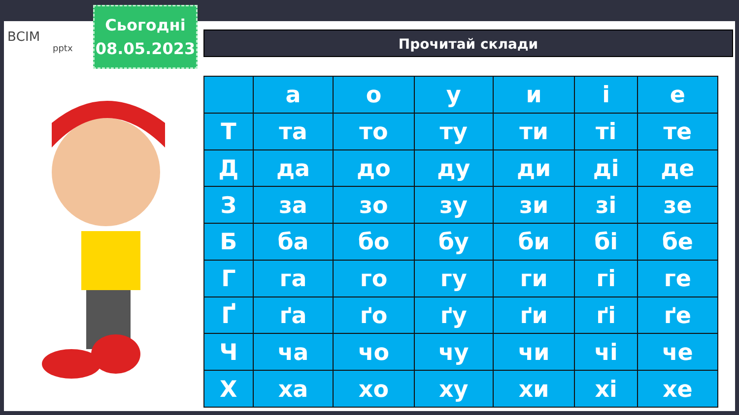ВСІМ
pptx
Сьогодні
08.05.2023
Прочитай склади
| | а | о | у | и | і | е |
| Т | та | то | ту | ти | ті | те |
| Д | да | до | ду | ди | ді | де |
| З | за | зо | зу | зи | зі | зе |
| Б | ба | бо | бу | би | бі | бе |
| Г | га | го | гу | ги | гі | ге |
| Ґ | ґа | ґо | ґу | ґи | ґі | ґе |
| Ч | ча | чо | чу | чи | чі | че |
| Х | ха | хо | ху | хи | хі | хе |